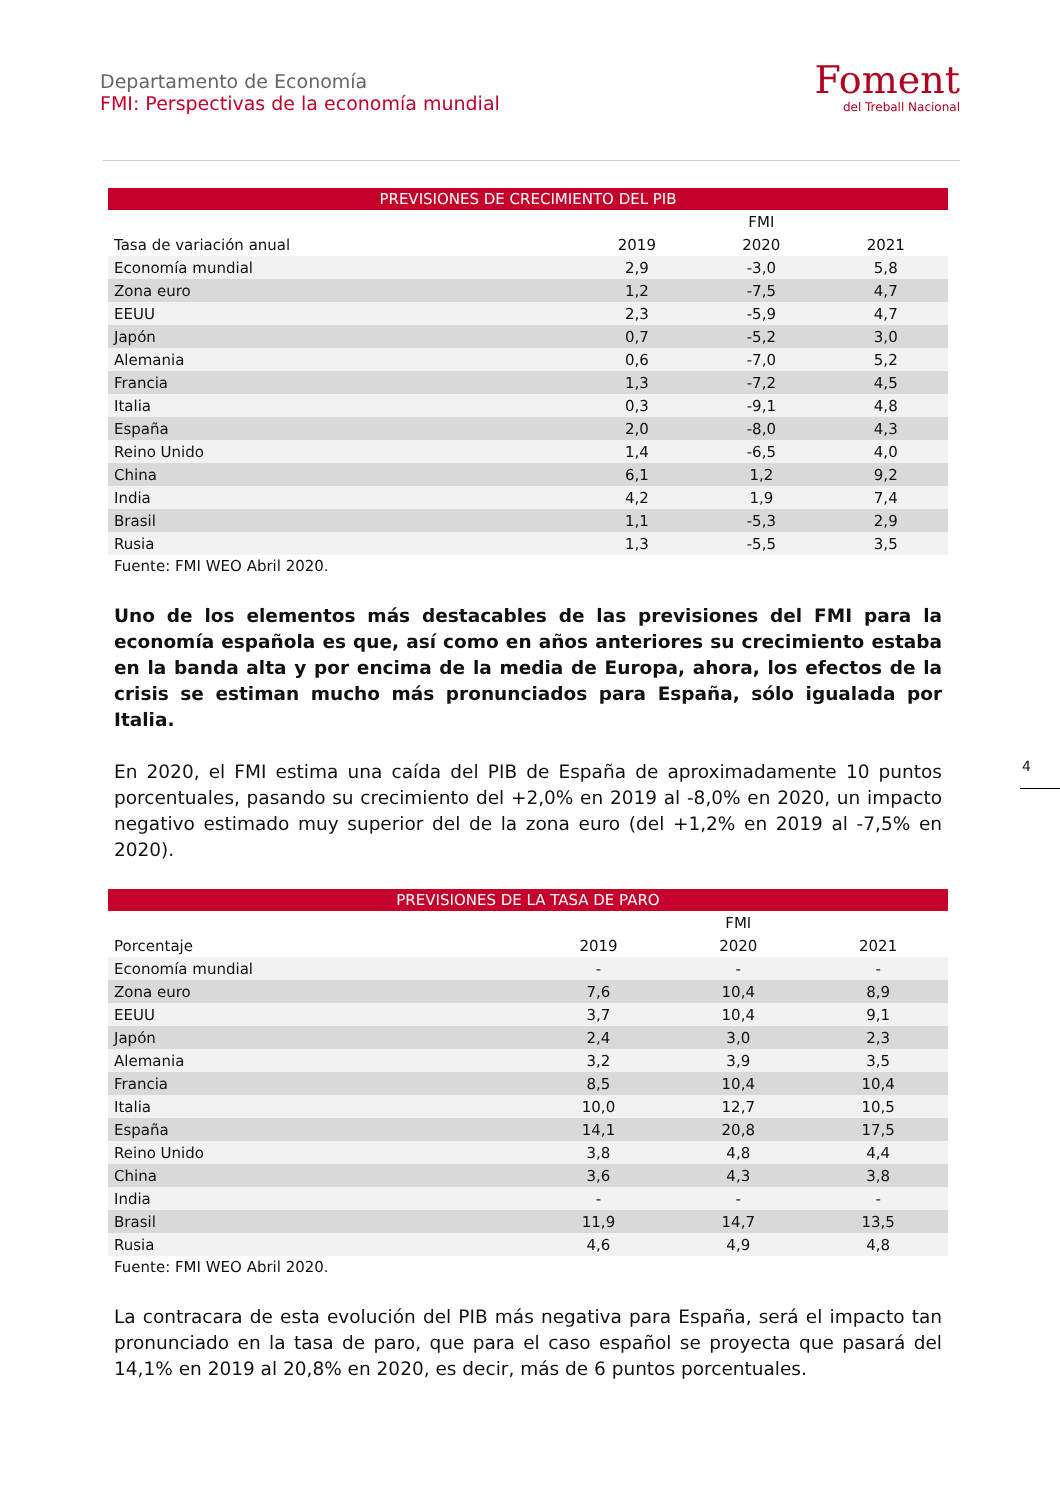Departamento de Economía
FMI: Perspectivas de la economía mundial
Foment
del Treball Nacional
PREVISIONES DE CRECIMIENTO DEL PIB
| | | FMI | |
| --- | --- | --- | --- |
| Tasa de variación anual | 2019 | 2020 | 2021 |
| Economía mundial | 2,9 | -3,0 | 5,8 |
| Zona euro | 1,2 | -7,5 | 4,7 |
| EEUU | 2,3 | -5,9 | 4,7 |
| Japón | 0,7 | -5,2 | 3,0 |
| Alemania | 0,6 | -7,0 | 5,2 |
| Francia | 1,3 | -7,2 | 4,5 |
| Italia | 0,3 | -9,1 | 4,8 |
| España | 2,0 | -8,0 | 4,3 |
| Reino Unido | 1,4 | -6,5 | 4,0 |
| China | 6,1 | 1,2 | 9,2 |
| India | 4,2 | 1,9 | 7,4 |
| Brasil | 1,1 | -5,3 | 2,9 |
| Rusia | 1,3 | -5,5 | 3,5 |
Fuente: FMI WEO Abril 2020.
Uno de los elementos más destacables de las previsiones del FMI para la economía española es que, así como en años anteriores su crecimiento estaba en la banda alta y por encima de la media de Europa, ahora, los efectos de la crisis se estiman mucho más pronunciados para España, sólo igualada por Italia.
En 2020, el FMI estima una caída del PIB de España de aproximadamente 10 puntos porcentuales, pasando su crecimiento del +2,0% en 2019 al -8,0% en 2020, un impacto negativo estimado muy superior del de la zona euro (del +1,2% en 2019 al -7,5% en 2020).
PREVISIONES DE LA TASA DE PARO
| | | FMI | |
| --- | --- | --- | --- |
| Porcentaje | 2019 | 2020 | 2021 |
| Economía mundial | - | - | - |
| Zona euro | 7,6 | 10,4 | 8,9 |
| EEUU | 3,7 | 10,4 | 9,1 |
| Japón | 2,4 | 3,0 | 2,3 |
| Alemania | 3,2 | 3,9 | 3,5 |
| Francia | 8,5 | 10,4 | 10,4 |
| Italia | 10,0 | 12,7 | 10,5 |
| España | 14,1 | 20,8 | 17,5 |
| Reino Unido | 3,8 | 4,8 | 4,4 |
| China | 3,6 | 4,3 | 3,8 |
| India | - | - | - |
| Brasil | 11,9 | 14,7 | 13,5 |
| Rusia | 4,6 | 4,9 | 4,8 |
Fuente: FMI WEO Abril 2020.
La contracara de esta evolución del PIB más negativa para España, será el impacto tan pronunciado en la tasa de paro, que para el caso español se proyecta que pasará del 14,1% en 2019 al 20,8% en 2020, es decir, más de 6 puntos porcentuales.
4